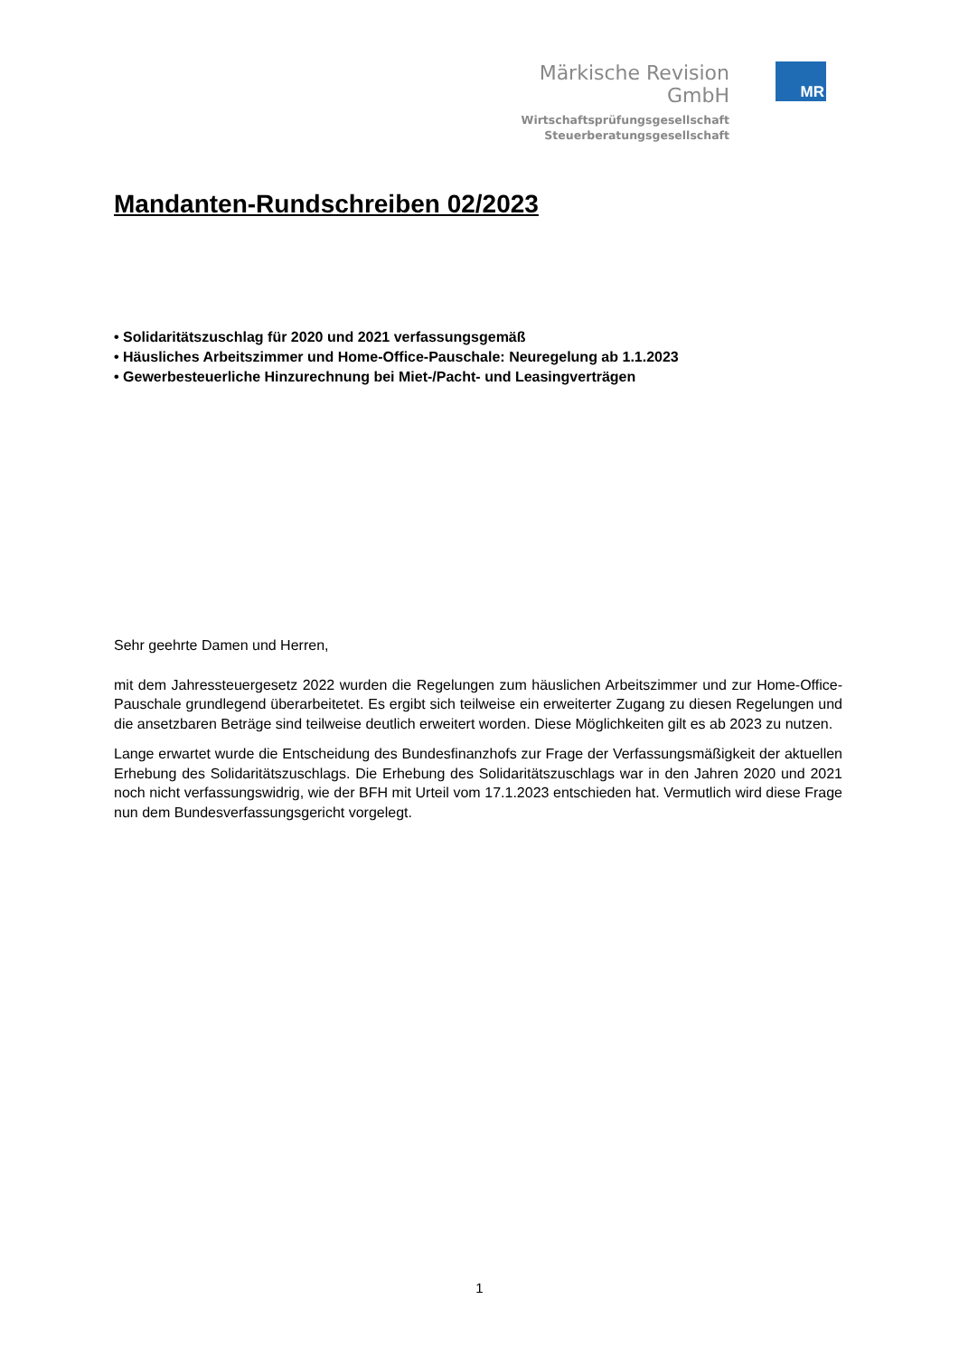Märkische Revision GmbH
Wirtschaftsprüfungsgesellschaft
Steuerberatungsgesellschaft
MR
Mandanten-Rundschreiben 02/2023
• Solidaritätszuschlag für 2020 und 2021 verfassungsgemäß
• Häusliches Arbeitszimmer und Home-Office-Pauschale: Neuregelung ab 1.1.2023
• Gewerbesteuerliche Hinzurechnung bei Miet-/Pacht- und Leasingverträgen
Sehr geehrte Damen und Herren,
mit dem Jahressteuergesetz 2022 wurden die Regelungen zum häuslichen Arbeitszimmer und zur Home-Office-Pauschale grundlegend überarbeitetet. Es ergibt sich teilweise ein erweiterter Zugang zu diesen Regelungen und die ansetzbaren Beträge sind teilweise deutlich erweitert worden. Diese Möglichkeiten gilt es ab 2023 zu nutzen.
Lange erwartet wurde die Entscheidung des Bundesfinanzhofs zur Frage der Verfassungsmäßigkeit der aktuellen Erhebung des Solidaritätszuschlags. Die Erhebung des Solidaritätszuschlags war in den Jahren 2020 und 2021 noch nicht verfassungswidrig, wie der BFH mit Urteil vom 17.1.2023 entschieden hat. Vermutlich wird diese Frage nun dem Bundesverfassungsgericht vorgelegt.
1